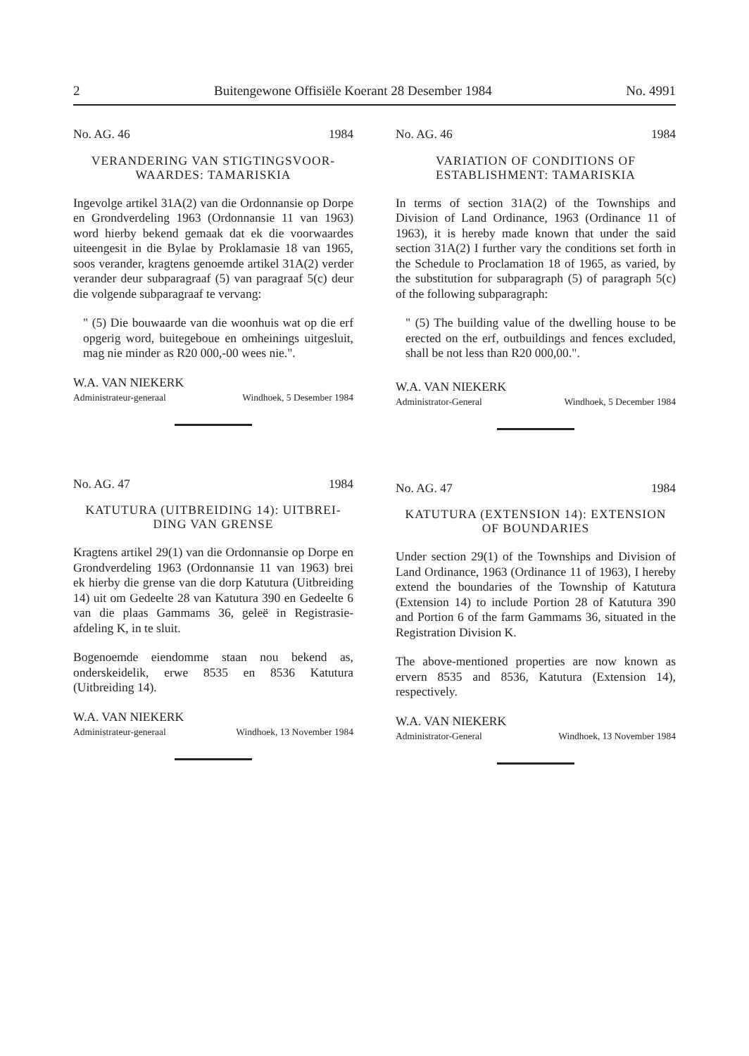2 Buitengewone Offisiële Koerant 28 Desember 1984 No. 4991
No. AG. 46 1984
VERANDERING VAN STIGTINGSVOOR-WAARDES: TAMARISKIA
Ingevolge artikel 31A(2) van die Ordonnansie op Dorpe en Grondverdeling 1963 (Ordonnansie 11 van 1963) word hierby bekend gemaak dat ek die voorwaardes uiteengesit in die Bylae by Proklamasie 18 van 1965, soos verander, kragtens genoemde artikel 31A(2) verder verander deur subparagraaf (5) van paragraaf 5(c) deur die volgende subparagraaf te vervang:
" (5) Die bouwaarde van die woonhuis wat op die erf opgerig word, buitegeboue en omheinings uitgesluit, mag nie minder as R20 000,-00 wees nie.".
W.A. VAN NIEKERK
Administrateur-generaal Windhoek, 5 Desember 1984
No. AG. 47 1984
KATUTURA (UITBREIDING 14): UITBREI-DING VAN GRENSE
Kragtens artikel 29(1) van die Ordonnansie op Dorpe en Grondverdeling 1963 (Ordonnansie 11 van 1963) brei ek hierby die grense van die dorp Katutura (Uitbreiding 14) uit om Gedeelte 28 van Katutura 390 en Gedeelte 6 van die plaas Gammams 36, geleë in Registrasie-afdeling K, in te sluit.
Bogenoemde eiendomme staan nou bekend as, onderskeidelik, erwe 8535 en 8536 Katutura (Uitbreiding 14).
W.A. VAN NIEKERK
Administrateur-generaal Windhoek, 13 November 1984
No. AG. 46 1984
VARIATION OF CONDITIONS OF ESTABLISHMENT: TAMARISKIA
In terms of section 31A(2) of the Townships and Division of Land Ordinance, 1963 (Ordinance 11 of 1963), it is hereby made known that under the said section 31A(2) I further vary the conditions set forth in the Schedule to Proclamation 18 of 1965, as varied, by the substitution for subparagraph (5) of paragraph 5(c) of the following subparagraph:
" (5) The building value of the dwelling house to be erected on the erf, outbuildings and fences excluded, shall be not less than R20 000,00.".
W.A. VAN NIEKERK
Administrator-General Windhoek, 5 December 1984
No. AG. 47 1984
KATUTURA (EXTENSION 14): EXTENSION OF BOUNDARIES
Under section 29(1) of the Townships and Division of Land Ordinance, 1963 (Ordinance 11 of 1963), I hereby extend the boundaries of the Township of Katutura (Extension 14) to include Portion 28 of Katutura 390 and Portion 6 of the farm Gammams 36, situated in the Registration Division K.
The above-mentioned properties are now known as ervern 8535 and 8536, Katutura (Extension 14), respectively.
W.A. VAN NIEKERK
Administrator-General Windhoek, 13 November 1984